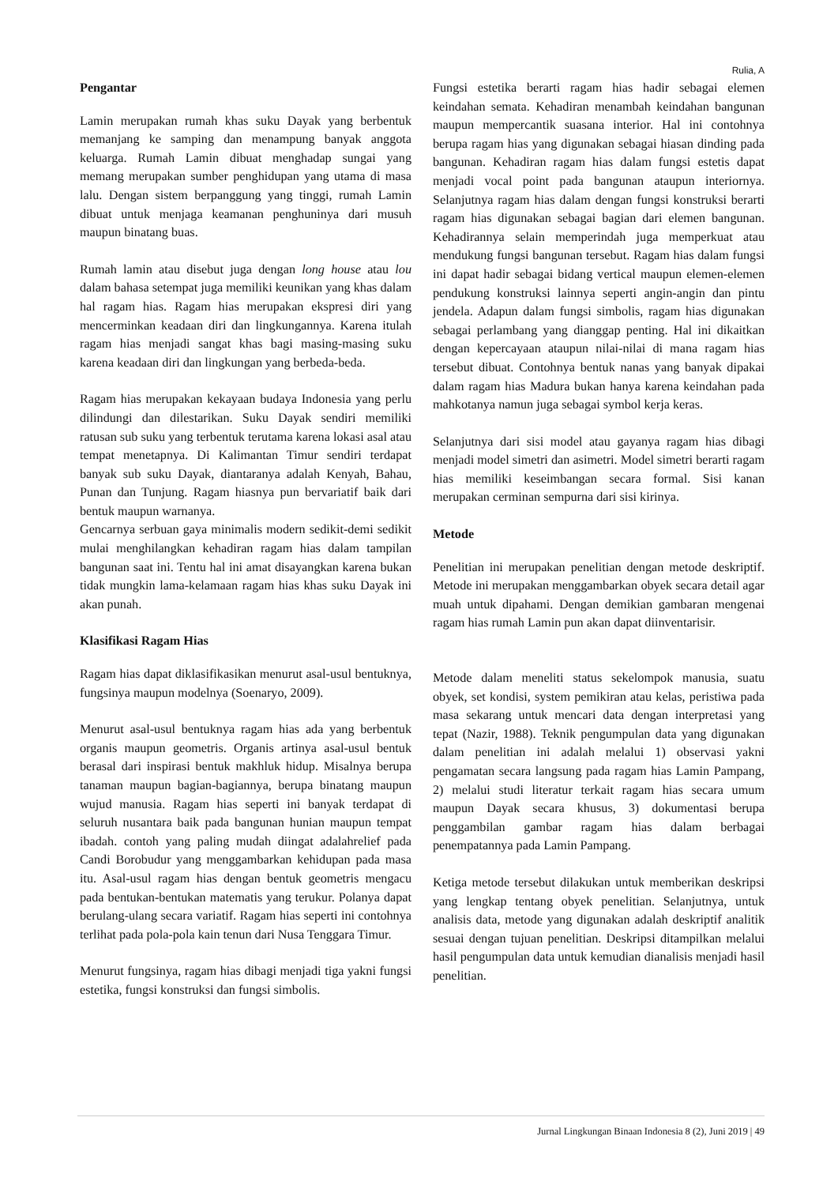Rulia, A
Pengantar
Lamin merupakan rumah khas suku Dayak yang berbentuk memanjang ke samping dan menampung banyak anggota keluarga. Rumah Lamin dibuat menghadap sungai yang memang merupakan sumber penghidupan yang utama di masa lalu. Dengan sistem berpanggung yang tinggi, rumah Lamin dibuat untuk menjaga keamanan penghuninya dari musuh maupun binatang buas.
Rumah lamin atau disebut juga dengan long house atau lou dalam bahasa setempat juga memiliki keunikan yang khas dalam hal ragam hias. Ragam hias merupakan ekspresi diri yang mencerminkan keadaan diri dan lingkungannya. Karena itulah ragam hias menjadi sangat khas bagi masing-masing suku karena keadaan diri dan lingkungan yang berbeda-beda.
Ragam hias merupakan kekayaan budaya Indonesia yang perlu dilindungi dan dilestarikan. Suku Dayak sendiri memiliki ratusan sub suku yang terbentuk terutama karena lokasi asal atau tempat menetapnya. Di Kalimantan Timur sendiri terdapat banyak sub suku Dayak, diantaranya adalah Kenyah, Bahau, Punan dan Tunjung. Ragam hiasnya pun bervariatif baik dari bentuk maupun warnanya.
Gencarnya serbuan gaya minimalis modern sedikit-demi sedikit mulai menghilangkan kehadiran ragam hias dalam tampilan bangunan saat ini. Tentu hal ini amat disayangkan karena bukan tidak mungkin lama-kelamaan ragam hias khas suku Dayak ini akan punah.
Klasifikasi Ragam Hias
Ragam hias dapat diklasifikasikan menurut asal-usul bentuknya, fungsinya maupun modelnya (Soenaryo, 2009).
Menurut asal-usul bentuknya ragam hias ada yang berbentuk organis maupun geometris. Organis artinya asal-usul bentuk berasal dari inspirasi bentuk makhluk hidup. Misalnya berupa tanaman maupun bagian-bagiannya, berupa binatang maupun wujud manusia. Ragam hias seperti ini banyak terdapat di seluruh nusantara baik pada bangunan hunian maupun tempat ibadah. contoh yang paling mudah diingat adalahrelief pada Candi Borobudur yang menggambarkan kehidupan pada masa itu. Asal-usul ragam hias dengan bentuk geometris mengacu pada bentukan-bentukan matematis yang terukur. Polanya dapat berulang-ulang secara variatif. Ragam hias seperti ini contohnya terlihat pada pola-pola kain tenun dari Nusa Tenggara Timur.
Menurut fungsinya, ragam hias dibagi menjadi tiga yakni fungsi estetika, fungsi konstruksi dan fungsi simbolis.
Fungsi estetika berarti ragam hias hadir sebagai elemen keindahan semata. Kehadiran menambah keindahan bangunan maupun mempercantik suasana interior. Hal ini contohnya berupa ragam hias yang digunakan sebagai hiasan dinding pada bangunan. Kehadiran ragam hias dalam fungsi estetis dapat menjadi vocal point pada bangunan ataupun interiornya. Selanjutnya ragam hias dalam dengan fungsi konstruksi berarti ragam hias digunakan sebagai bagian dari elemen bangunan. Kehadirannya selain memperindah juga memperkuat atau mendukung fungsi bangunan tersebut. Ragam hias dalam fungsi ini dapat hadir sebagai bidang vertical maupun elemen-elemen pendukung konstruksi lainnya seperti angin-angin dan pintu jendela. Adapun dalam fungsi simbolis, ragam hias digunakan sebagai perlambang yang dianggap penting. Hal ini dikaitkan dengan kepercayaan ataupun nilai-nilai di mana ragam hias tersebut dibuat. Contohnya bentuk nanas yang banyak dipakai dalam ragam hias Madura bukan hanya karena keindahan pada mahkotanya namun juga sebagai symbol kerja keras.
Selanjutnya dari sisi model atau gayanya ragam hias dibagi menjadi model simetri dan asimetri. Model simetri berarti ragam hias memiliki keseimbangan secara formal. Sisi kanan merupakan cerminan sempurna dari sisi kirinya.
Metode
Penelitian ini merupakan penelitian dengan metode deskriptif. Metode ini merupakan menggambarkan obyek secara detail agar muah untuk dipahami. Dengan demikian gambaran mengenai ragam hias rumah Lamin pun akan dapat diinventarisir.
Metode dalam meneliti status sekelompok manusia, suatu obyek, set kondisi, system pemikiran atau kelas, peristiwa pada masa sekarang untuk mencari data dengan interpretasi yang tepat (Nazir, 1988). Teknik pengumpulan data yang digunakan dalam penelitian ini adalah melalui 1) observasi yakni pengamatan secara langsung pada ragam hias Lamin Pampang, 2) melalui studi literatur terkait ragam hias secara umum maupun Dayak secara khusus, 3) dokumentasi berupa penggambilan gambar ragam hias dalam berbagai penempatannya pada Lamin Pampang.
Ketiga metode tersebut dilakukan untuk memberikan deskripsi yang lengkap tentang obyek penelitian. Selanjutnya, untuk analisis data, metode yang digunakan adalah deskriptif analitik sesuai dengan tujuan penelitian. Deskripsi ditampilkan melalui hasil pengumpulan data untuk kemudian dianalisis menjadi hasil penelitian.
Jurnal Lingkungan Binaan Indonesia 8 (2), Juni 2019 | 49